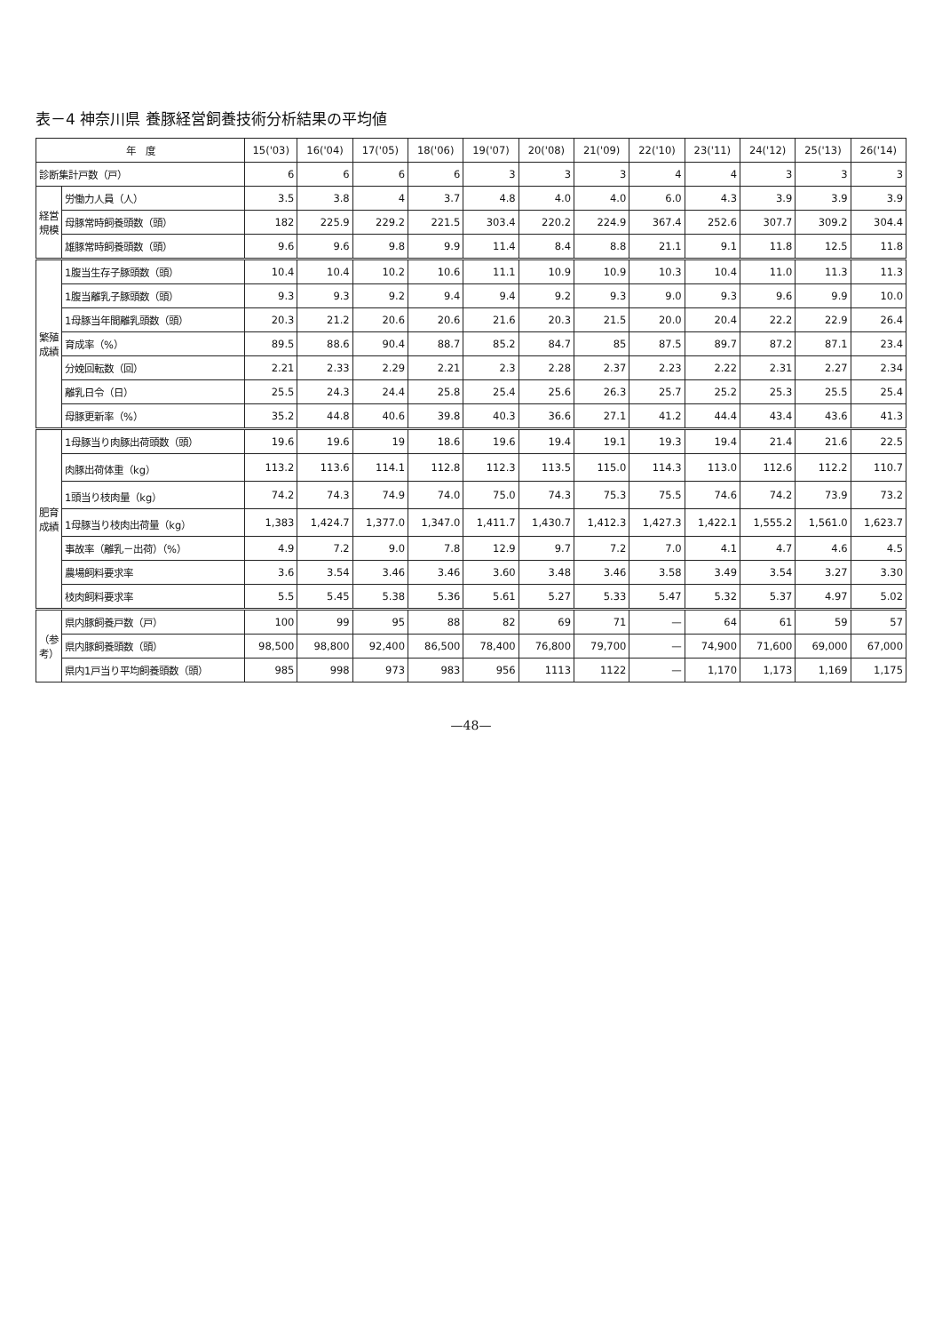表－4 神奈川県 養豚経営飼養技術分析結果の平均値
| 年 度 | | 15('03) | 16('04) | 17('05) | 18('06) | 19('07) | 20('08) | 21('09) | 22('10) | 23('11) | 24('12) | 25('13) | 26('14) |
| --- | --- | --- | --- | --- | --- | --- | --- | --- | --- | --- | --- | --- | --- |
| 診断集計戸数（戸） | | 6 | 6 | 6 | 6 | 3 | 3 | 3 | 4 | 4 | 3 | 3 | 3 |
| 経営規模 | 労働力人員（人） | 3.5 | 3.8 | 4 | 3.7 | 4.8 | 4.0 | 4.0 | 6.0 | 4.3 | 3.9 | 3.9 | 3.9 |
| | 母豚常時飼養頭数（頭） | 182 | 225.9 | 229.2 | 221.5 | 303.4 | 220.2 | 224.9 | 367.4 | 252.6 | 307.7 | 309.2 | 304.4 |
| | 雄豚常時飼養頭数（頭） | 9.6 | 9.6 | 9.8 | 9.9 | 11.4 | 8.4 | 8.8 | 21.1 | 9.1 | 11.8 | 12.5 | 11.8 |
| 繁殖成績 | 1腹当生存子豚頭数（頭） | 10.4 | 10.4 | 10.2 | 10.6 | 11.1 | 10.9 | 10.9 | 10.3 | 10.4 | 11.0 | 11.3 | 11.3 |
| | 1腹当離乳子豚頭数（頭） | 9.3 | 9.3 | 9.2 | 9.4 | 9.4 | 9.2 | 9.3 | 9.0 | 9.3 | 9.6 | 9.9 | 10.0 |
| | 1母豚当年間離乳頭数（頭） | 20.3 | 21.2 | 20.6 | 20.6 | 21.6 | 20.3 | 21.5 | 20.0 | 20.4 | 22.2 | 22.9 | 26.4 |
| | 育成率（%） | 89.5 | 88.6 | 90.4 | 88.7 | 85.2 | 84.7 | 85 | 87.5 | 89.7 | 87.2 | 87.1 | 23.4 |
| | 分娩回転数（回） | 2.21 | 2.33 | 2.29 | 2.21 | 2.3 | 2.28 | 2.37 | 2.23 | 2.22 | 2.31 | 2.27 | 2.34 |
| | 離乳日令（日） | 25.5 | 24.3 | 24.4 | 25.8 | 25.4 | 25.6 | 26.3 | 25.7 | 25.2 | 25.3 | 25.5 | 25.4 |
| | 母豚更新率（%） | 35.2 | 44.8 | 40.6 | 39.8 | 40.3 | 36.6 | 27.1 | 41.2 | 44.4 | 43.4 | 43.6 | 41.3 |
| 肥育成績 | 1母豚当り肉豚出荷頭数（頭） | 19.6 | 19.6 | 19 | 18.6 | 19.6 | 19.4 | 19.1 | 19.3 | 19.4 | 21.4 | 21.6 | 22.5 |
| | 肉豚出荷体重（kg） | 113.2 | 113.6 | 114.1 | 112.8 | 112.3 | 113.5 | 115.0 | 114.3 | 113.0 | 112.6 | 112.2 | 110.7 |
| | 1頭当り枝肉量（kg） | 74.2 | 74.3 | 74.9 | 74.0 | 75.0 | 74.3 | 75.3 | 75.5 | 74.6 | 74.2 | 73.9 | 73.2 |
| | 1母豚当り枝肉出荷量（kg） | 1,383 | 1,424.7 | 1,377.0 | 1,347.0 | 1,411.7 | 1,430.7 | 1,412.3 | 1,427.3 | 1,422.1 | 1,555.2 | 1,561.0 | 1,623.7 |
| | 事故率（離乳－出荷）（%） | 4.9 | 7.2 | 9.0 | 7.8 | 12.9 | 9.7 | 7.2 | 7.0 | 4.1 | 4.7 | 4.6 | 4.5 |
| | 農場飼料要求率 | 3.6 | 3.54 | 3.46 | 3.46 | 3.60 | 3.48 | 3.46 | 3.58 | 3.49 | 3.54 | 3.27 | 3.30 |
| | 枝肉飼料要求率 | 5.5 | 5.45 | 5.38 | 5.36 | 5.61 | 5.27 | 5.33 | 5.47 | 5.32 | 5.37 | 4.97 | 5.02 |
| （参考） | 県内豚飼養戸数（戸） | 100 | 99 | 95 | 88 | 82 | 69 | 71 | — | 64 | 61 | 59 | 57 |
| | 県内豚飼養頭数（頭） | 98,500 | 98,800 | 92,400 | 86,500 | 78,400 | 76,800 | 79,700 | — | 74,900 | 71,600 | 69,000 | 67,000 |
| | 県内1戸当り平均飼養頭数（頭） | 985 | 998 | 973 | 983 | 956 | 1113 | 1122 | — | 1,170 | 1,173 | 1,169 | 1,175 |
—48—